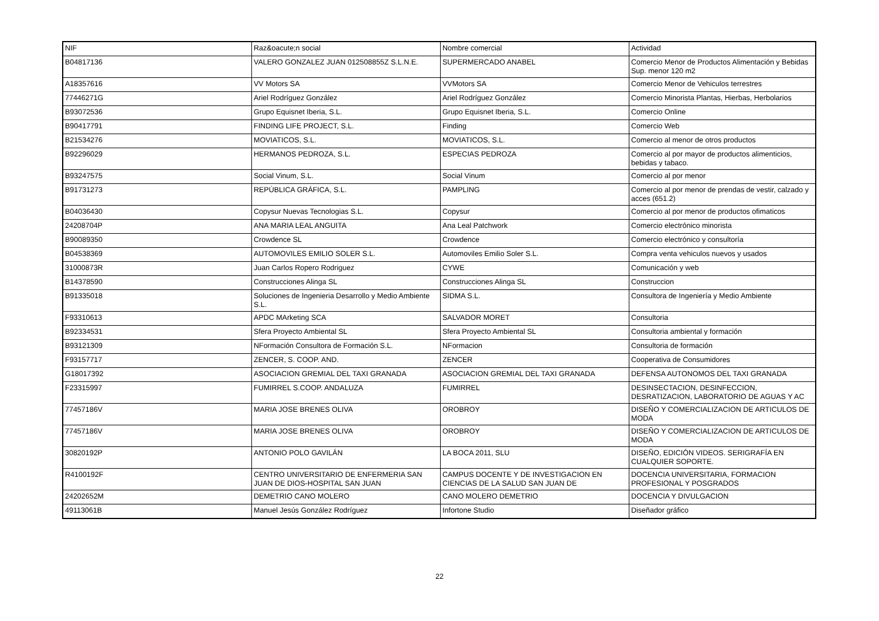| NIF | Raz&oacute;n social | Nombre comercial | Actividad |
| --- | --- | --- | --- |
| B04817136 | VALERO GONZALEZ JUAN 012508855Z S.L.N.E. | SUPERMERCADO ANABEL | Comercio Menor de Productos Alimentación y Bebidas Sup. menor 120 m2 |
| A18357616 | VV Motors SA | VVMotors SA | Comercio Menor de Vehiculos terrestres |
| 77446271G | Ariel Rodríguez González | Ariel Rodríguez González | Comercio Minorista Plantas, Hierbas, Herbolarios |
| B93072536 | Grupo Equisnet Iberia, S.L. | Grupo Equisnet Iberia, S.L. | Comercio Online |
| B90417791 | FINDING LIFE PROJECT, S.L. | Finding | Comercio Web |
| B21534276 | MOVIATICOS, S.L. | MOVIATICOS, S.L. | Comercio al menor de otros productos |
| B92296029 | HERMANOS PEDROZA, S.L. | ESPECIAS PEDROZA | Comercio al por mayor de productos alimenticios, bebidas y tabaco. |
| B93247575 | Social Vinum, S.L. | Social Vinum | Comercio al por menor |
| B91731273 | REPÚBLICA GRÁFICA, S.L. | PAMPLING | Comercio al por menor de prendas de vestir, calzado y acces (651.2) |
| B04036430 | Copysur Nuevas Tecnologias S.L. | Copysur | Comercio al por menor de productos ofimaticos |
| 24208704P | ANA MARIA LEAL ANGUITA | Ana Leal Patchwork | Comercio electrónico minorista |
| B90089350 | Crowdence SL | Crowdence | Comercio electrónico y consultoría |
| B04538369 | AUTOMOVILES EMILIO SOLER S.L. | Automoviles Emilio Soler S.L. | Compra venta vehiculos nuevos y usados |
| 31000873R | Juan Carlos Ropero Rodriguez | CYWE | Comunicación y web |
| B14378590 | Construcciones Alinga SL | Construcciones Alinga SL | Construccion |
| B91335018 | Soluciones de Ingenieria Desarrollo y Medio Ambiente S.L. | SIDMA S.L. | Consultora de Ingeniería y Medio Ambiente |
| F93310613 | APDC MArketing SCA | SALVADOR MORET | Consultoria |
| B92334531 | Sfera Proyecto Ambiental SL | Sfera Proyecto Ambiental SL | Consultoria ambiental y formación |
| B93121309 | NFormación Consultora de Formación S.L. | NFormacion | Consultoria de formación |
| F93157717 | ZENCER, S. COOP. AND. | ZENCER | Cooperativa de Consumidores |
| G18017392 | ASOCIACION GREMIAL DEL TAXI GRANADA | ASOCIACION GREMIAL DEL TAXI GRANADA | DEFENSA AUTONOMOS DEL TAXI GRANADA |
| F23315997 | FUMIRREL S.COOP. ANDALUZA | FUMIRREL | DESINSECTACION, DESINFECCION, DESRATIZACION, LABORATORIO DE AGUAS Y AC |
| 77457186V | MARIA JOSE BRENES OLIVA | OROBROY | DISEÑO Y COMERCIALIZACION DE ARTICULOS DE MODA |
| 77457186V | MARIA JOSE BRENES OLIVA | OROBROY | DISEÑO Y COMERCIALIZACION DE ARTICULOS DE MODA |
| 30820192P | ANTONIO POLO GAVILÁN | LA BOCA 2011, SLU | DISEÑO, EDICIÓN VIDEOS. SERIGRAFÍA EN CUALQUIER SOPORTE. |
| R4100192F | CENTRO UNIVERSITARIO DE ENFERMERIA SAN JUAN DE DIOS-HOSPITAL SAN JUAN | CAMPUS DOCENTE Y DE INVESTIGACION EN CIENCIAS DE LA SALUD SAN JUAN DE | DOCENCIA UNIVERSITARIA, FORMACION PROFESIONAL Y POSGRADOS |
| 24202652M | DEMETRIO CANO MOLERO | CANO MOLERO DEMETRIO | DOCENCIA Y DIVULGACION |
| 49113061B | Manuel Jesús González Rodríguez | Infortone Studio | Diseñador gráfico |
22